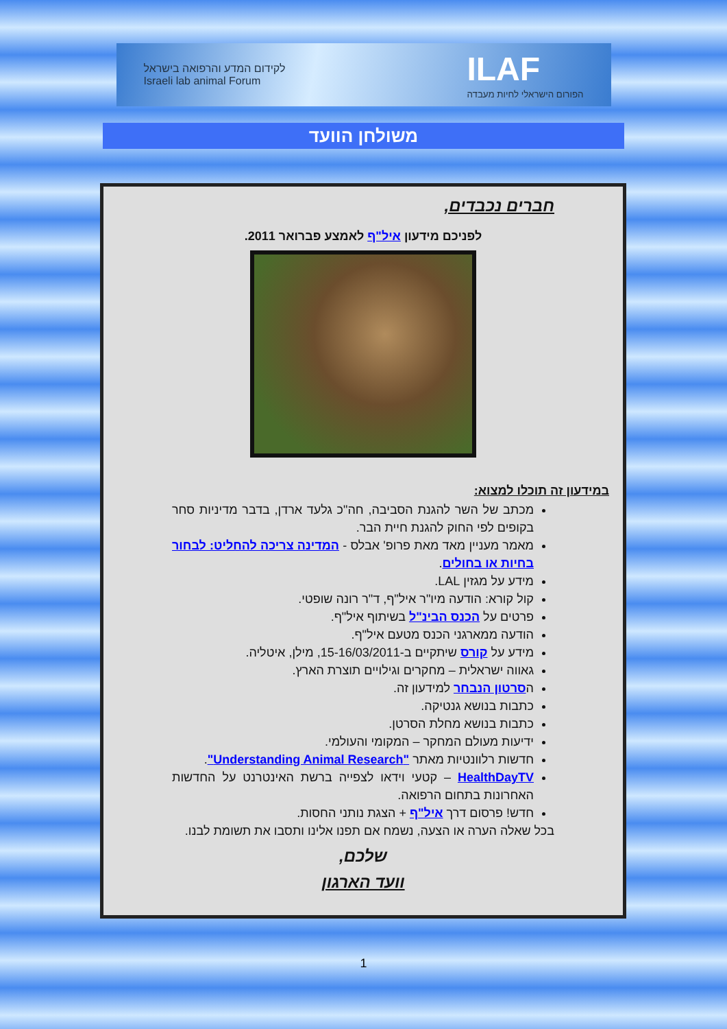לקידום המדע והרפואה בישראל
Israeli lab animal Forum
ILAF
הפורום הישראלי לחיות מעבדה
משולחן הוועד
חברים נכבדים,
לפניכם מידעון איל"ף לאמצע פברואר 2011.
במידעון זה תוכלו למצוא:
מכתב של השר להגנת הסביבה, חה"כ גלעד ארדן, בדבר מדיניות סחר בקופים לפי החוק להגנת חיית הבר.
מאמר מעניין מאד מאת פרופ' אבלס - המדינה צריכה להחליט: לבחור בחיות או בחולים.
מידע על מגזין LAL.
קול קורא: הודעה מיו"ר איל"ף, ד"ר רונה שופטי.
פרטים על הכנס הבינ"ל בשיתוף איל"ף.
הודעה ממארגני הכנס מטעם איל"ף.
מידע על קורס שיתקיים ב-15-16/03/2011, מילן, איטליה.
גאווה ישראלית – מחקרים וגילויים תוצרת הארץ.
הסרטון הנבחר למידעון זה.
כתבות בנושא גנטיקה.
כתבות בנושא מחלת הסרטן.
ידיעות מעולם המחקר – המקומי והעולמי.
חדשות רלוונטיות מאתר "Understanding Animal Research".
HealthDayTV – קטעי וידאו לצפייה ברשת האינטרנט על החדשות האחרונות בתחום הרפואה.
חדש! פרסום דרך איל"ף + הצגת נותני החסות.
בכל שאלה הערה או הצעה, נשמח אם תפנו אלינו ותסבו את תשומת לבנו.
שלכם,
וועד הארגון
1